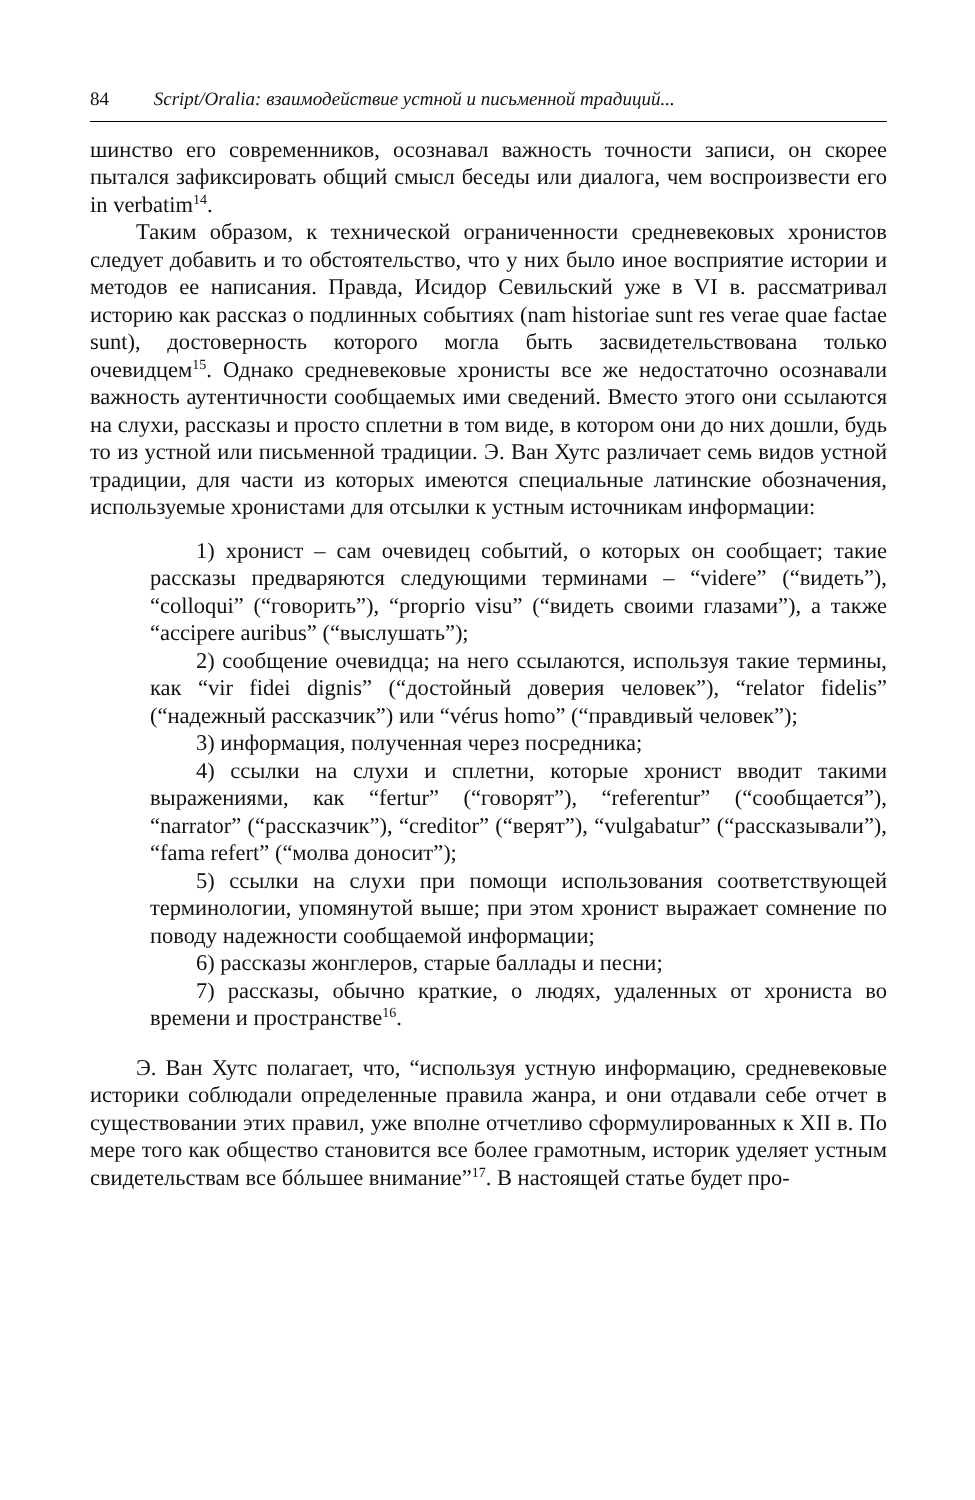84 Script/Oralia: взаимодействие устной и письменной традиций...
шинство его современников, осознавал важность точности записи, он скорее пытался зафиксировать общий смысл беседы или диалога, чем воспроизвести его in verbatim<sup>14</sup>.
Таким образом, к технической ограниченности средневековых хронистов следует добавить и то обстоятельство, что у них было иное восприятие истории и методов ее написания. Правда, Исидор Севильский уже в VI в. рассматривал историю как рассказ о подлинных событиях (nam historiae sunt res verae quae factae sunt), достоверность которого могла быть засвидетельствована только очевидцем<sup>15</sup>. Однако средневековые хронисты все же недостаточно осознавали важность аутентичности сообщаемых ими сведений. Вместо этого они ссылаются на слухи, рассказы и просто сплетни в том виде, в котором они до них дошли, будь то из устной или письменной традиции. Э. Ван Хутс различает семь видов устной традиции, для части из которых имеются специальные латинские обозначения, используемые хронистами для отсылки к устным источникам информации:
1) хронист – сам очевидец событий, о которых он сообщает; такие рассказы предваряются следующими терминами – “videre” (“видеть”), “colloqui” (“говорить”), “proprio visu” (“видеть своими глазами”), а также “accipere auribus” (“выслушать”);
2) сообщение очевидца; на него ссылаются, используя такие термины, как “vir fidei dignis” (“достойный доверия человек”), “relator fidelis” (“надежный рассказчик”) или “vérus homo” (“правдивый человек”);
3) информация, полученная через посредника;
4) ссылки на слухи и сплетни, которые хронист вводит такими выражениями, как “fertur” (“говорят”), “referentur” (“сообщается”), “narrator” (“рассказчик”), “creditor” (“верят”), “vulgabatur” (“рассказывали”), “fama refert” (“молва доносит”);
5) ссылки на слухи при помощи использования соответствующей терминологии, упомянутой выше; при этом хронист выражает сомнение по поводу надежности сообщаемой информации;
6) рассказы жонглеров, старые баллады и песни;
7) рассказы, обычно краткие, о людях, удаленных от хрониста во времени и пространстве<sup>16</sup>.
Э. Ван Хутс полагает, что, “используя устную информацию, средневековые историки соблюдали определенные правила жанра, и они отдавали себе отчет в существовании этих правил, уже вполне отчетливо сформулированных к XII в. По мере того как общество становится все более грамотным, историк уделяет устным свидетельствам все бóльшее внимание”<sup>17</sup>. В настоящей статье будет про-